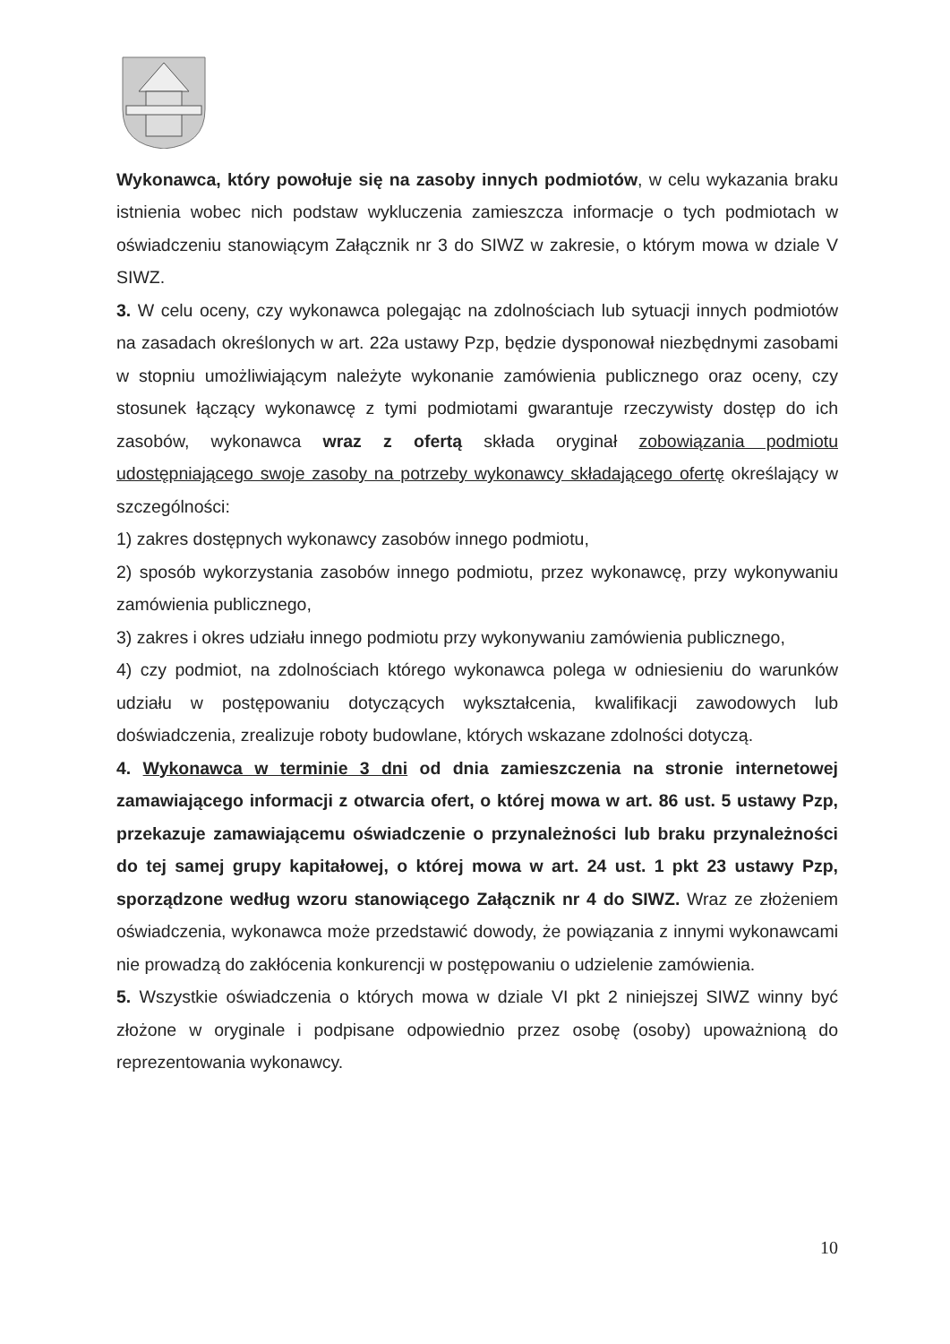Wykonawca, który powołuje się na zasoby innych podmiotów, w celu wykazania braku istnienia wobec nich podstaw wykluczenia zamieszcza informacje o tych podmiotach w oświadczeniu stanowiącym Załącznik nr 3 do SIWZ w zakresie, o którym mowa w dziale V SIWZ.
3. W celu oceny, czy wykonawca polegając na zdolnościach lub sytuacji innych podmiotów na zasadach określonych w art. 22a ustawy Pzp, będzie dysponował niezbędnymi zasobami w stopniu umożliwiającym należyte wykonanie zamówienia publicznego oraz oceny, czy stosunek łączący wykonawcę z tymi podmiotami gwarantuje rzeczywisty dostęp do ich zasobów, wykonawca wraz z ofertą składa oryginał zobowiązania podmiotu udostępniającego swoje zasoby na potrzeby wykonawcy składającego ofertę określający w szczególności:
1) zakres dostępnych wykonawcy zasobów innego podmiotu,
2) sposób wykorzystania zasobów innego podmiotu, przez wykonawcę, przy wykonywaniu zamówienia publicznego,
3) zakres i okres udziału innego podmiotu przy wykonywaniu zamówienia publicznego,
4) czy podmiot, na zdolnościach którego wykonawca polega w odniesieniu do warunków udziału w postępowaniu dotyczących wykształcenia, kwalifikacji zawodowych lub doświadczenia, zrealizuje roboty budowlane, których wskazane zdolności dotyczą.
4. Wykonawca w terminie 3 dni od dnia zamieszczenia na stronie internetowej zamawiającego informacji z otwarcia ofert, o której mowa w art. 86 ust. 5 ustawy Pzp, przekazuje zamawiającemu oświadczenie o przynależności lub braku przynależności do tej samej grupy kapitałowej, o której mowa w art. 24 ust. 1 pkt 23 ustawy Pzp, sporządzone według wzoru stanowiącego Załącznik nr 4 do SIWZ. Wraz ze złożeniem oświadczenia, wykonawca może przedstawić dowody, że powiązania z innymi wykonawcami nie prowadzą do zakłócenia konkurencji w postępowaniu o udzielenie zamówienia.
5. Wszystkie oświadczenia o których mowa w dziale VI pkt 2 niniejszej SIWZ winny być złożone w oryginale i podpisane odpowiednio przez osobę (osoby) upoważnioną do reprezentowania wykonawcy.
10